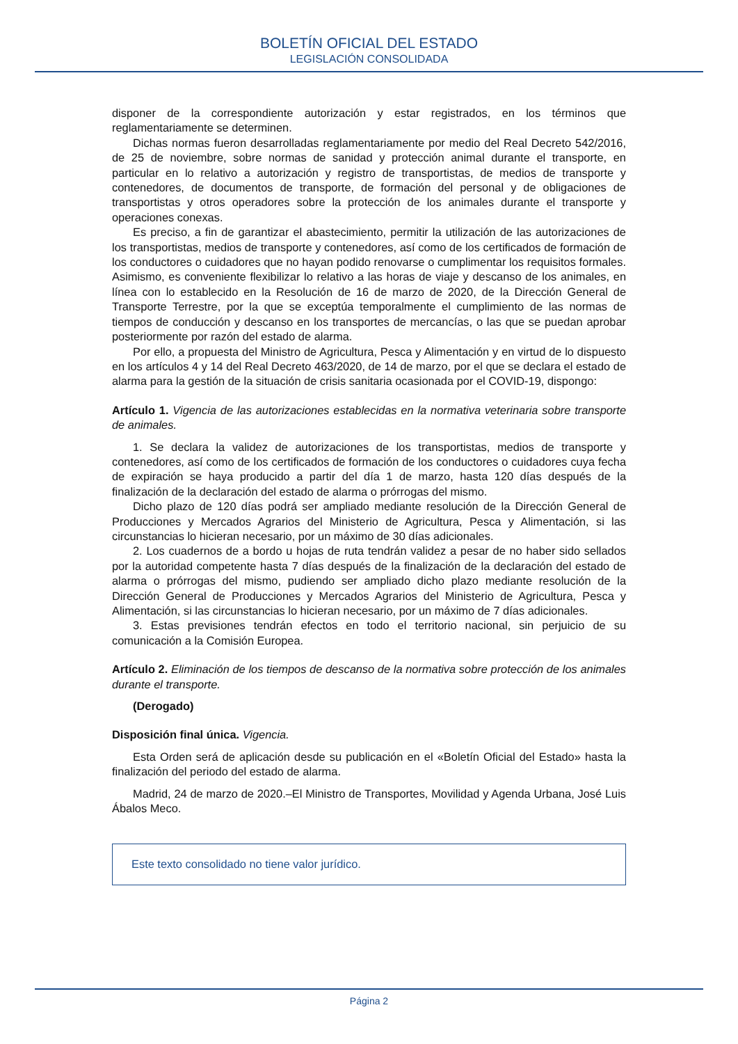BOLETÍN OFICIAL DEL ESTADO
LEGISLACIÓN CONSOLIDADA
disponer de la correspondiente autorización y estar registrados, en los términos que reglamentariamente se determinen.
Dichas normas fueron desarrolladas reglamentariamente por medio del Real Decreto 542/2016, de 25 de noviembre, sobre normas de sanidad y protección animal durante el transporte, en particular en lo relativo a autorización y registro de transportistas, de medios de transporte y contenedores, de documentos de transporte, de formación del personal y de obligaciones de transportistas y otros operadores sobre la protección de los animales durante el transporte y operaciones conexas.
Es preciso, a fin de garantizar el abastecimiento, permitir la utilización de las autorizaciones de los transportistas, medios de transporte y contenedores, así como de los certificados de formación de los conductores o cuidadores que no hayan podido renovarse o cumplimentar los requisitos formales. Asimismo, es conveniente flexibilizar lo relativo a las horas de viaje y descanso de los animales, en línea con lo establecido en la Resolución de 16 de marzo de 2020, de la Dirección General de Transporte Terrestre, por la que se exceptúa temporalmente el cumplimiento de las normas de tiempos de conducción y descanso en los transportes de mercancías, o las que se puedan aprobar posteriormente por razón del estado de alarma.
Por ello, a propuesta del Ministro de Agricultura, Pesca y Alimentación y en virtud de lo dispuesto en los artículos 4 y 14 del Real Decreto 463/2020, de 14 de marzo, por el que se declara el estado de alarma para la gestión de la situación de crisis sanitaria ocasionada por el COVID-19, dispongo:
Artículo 1. Vigencia de las autorizaciones establecidas en la normativa veterinaria sobre transporte de animales.
1. Se declara la validez de autorizaciones de los transportistas, medios de transporte y contenedores, así como de los certificados de formación de los conductores o cuidadores cuya fecha de expiración se haya producido a partir del día 1 de marzo, hasta 120 días después de la finalización de la declaración del estado de alarma o prórrogas del mismo.
Dicho plazo de 120 días podrá ser ampliado mediante resolución de la Dirección General de Producciones y Mercados Agrarios del Ministerio de Agricultura, Pesca y Alimentación, si las circunstancias lo hicieran necesario, por un máximo de 30 días adicionales.
2. Los cuadernos de a bordo u hojas de ruta tendrán validez a pesar de no haber sido sellados por la autoridad competente hasta 7 días después de la finalización de la declaración del estado de alarma o prórrogas del mismo, pudiendo ser ampliado dicho plazo mediante resolución de la Dirección General de Producciones y Mercados Agrarios del Ministerio de Agricultura, Pesca y Alimentación, si las circunstancias lo hicieran necesario, por un máximo de 7 días adicionales.
3. Estas previsiones tendrán efectos en todo el territorio nacional, sin perjuicio de su comunicación a la Comisión Europea.
Artículo 2. Eliminación de los tiempos de descanso de la normativa sobre protección de los animales durante el transporte.
(Derogado)
Disposición final única. Vigencia.
Esta Orden será de aplicación desde su publicación en el «Boletín Oficial del Estado» hasta la finalización del periodo del estado de alarma.
Madrid, 24 de marzo de 2020.–El Ministro de Transportes, Movilidad y Agenda Urbana, José Luis Ábalos Meco.
Este texto consolidado no tiene valor jurídico.
Página 2